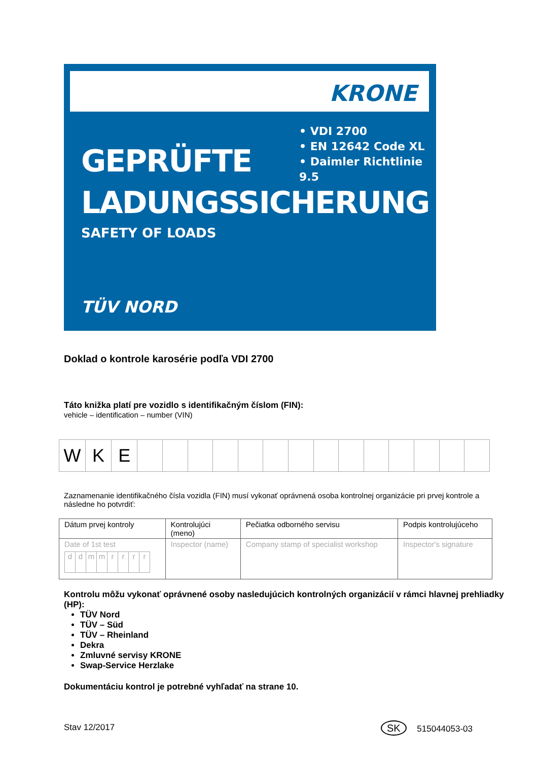KRONE
• VDI 2700
• EN 12642 Code XL
• Daimler Richtlinie 9.5
GEPRÜFTE
LADUNGSSICHERUNG
SAFETY OF LOADS
TÜV NORD
Doklad o kontrole karosérie podľa VDI 2700
Táto knižka platí pre vozidlo s identifikačným číslom (FIN):
vehicle – identification – number (VIN)
| W | K | E | | | | | | | | | | | | | | |
Zaznamenanie identifikačného čísla vozidla (FIN) musí vykonať oprávnená osoba kontrolnej organizácie pri prvej kontrole a následne ho potvrdiť:
| Dátum prvej kontroly | Kontrolujúci (meno) | Pečiatka odborného servisu | Podpis kontrolujúceho |
| Date of 1st test / d / d / m / m / r / r / r / r / | Inspector (name) | Company stamp of specialist workshop | Inspector's signature |
Kontrolu môžu vykonať oprávnené osoby nasledujúcich kontrolných organizácií v rámci hlavnej prehliadky (HP):
TÜV Nord
TÜV – Süd
TÜV – Rheinland
Dekra
Zmluvné servisy KRONE
Swap-Service Herzlake
Dokumentáciu kontrol je potrebné vyhľadať na strane 10.
Stav 12/2017 SK 515044053-03